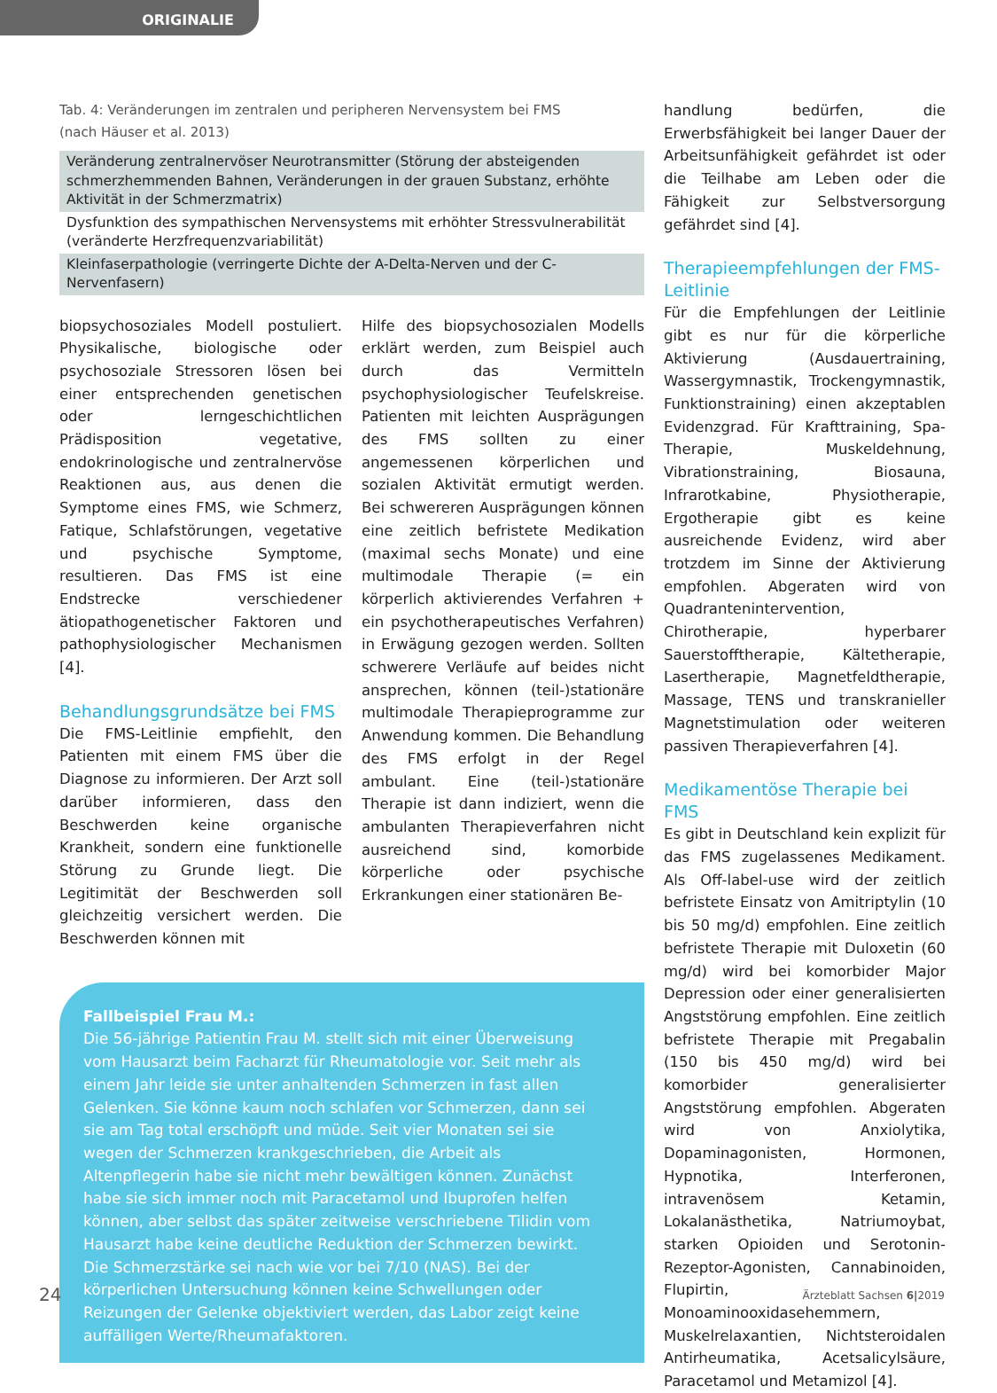ORIGINALIE
Tab. 4: Veränderungen im zentralen und peripheren Nervensystem bei FMS
(nach Häuser et al. 2013)
| Veränderung zentralnervöser Neurotransmitter (Störung der absteigenden schmerzhemmenden Bahnen, Veränderungen in der grauen Substanz, erhöhte Aktivität in der Schmerzmatrix) |
| Dysfunktion des sympathischen Nervensystems mit erhöhter Stressvulnerabilität (veränderte Herzfrequenzvariabilität) |
| Kleinfaserpathologie (verringerte Dichte der A-Delta-Nerven und der C-Nervenfasern) |
biopsychosoziales Modell postuliert. Physikalische, biologische oder psychosoziale Stressoren lösen bei einer entsprechenden genetischen oder lerngeschichtlichen Prädisposition vegetative, endokrinologische und zentralnervöse Reaktionen aus, aus denen die Symptome eines FMS, wie Schmerz, Fatique, Schlafstörungen, vegetative und psychische Symptome, resultieren. Das FMS ist eine Endstrecke verschiedener ätiopathogenetischer Faktoren und pathophysiologischer Mechanismen [4].
Behandlungsgrundsätze bei FMS
Die FMS-Leitlinie empfiehlt, den Patienten mit einem FMS über die Diagnose zu informieren. Der Arzt soll darüber informieren, dass den Beschwerden keine organische Krankheit, sondern eine funktionelle Störung zu Grunde liegt. Die Legitimität der Beschwerden soll gleichzeitig versichert werden. Die Beschwerden können mit
Hilfe des biopsychosozialen Modells erklärt werden, zum Beispiel auch durch das Vermitteln psychophysiologischer Teufelskreise. Patienten mit leichten Ausprägungen des FMS sollten zu einer angemessenen körperlichen und sozialen Aktivität ermutigt werden. Bei schwereren Ausprägungen können eine zeitlich befristete Medikation (maximal sechs Monate) und eine multimodale Therapie (= ein körperlich aktivierendes Verfahren + ein psychotherapeutisches Verfahren) in Erwägung gezogen werden. Sollten schwerere Verläufe auf beides nicht ansprechen, können (teil-)stationäre multimodale Therapieprogramme zur Anwendung kommen. Die Behandlung des FMS erfolgt in der Regel ambulant. Eine (teil-)stationäre Therapie ist dann indiziert, wenn die ambulanten Therapieverfahren nicht ausreichend sind, komorbide körperliche oder psychische Erkrankungen einer stationären Be-
Fallbeispiel Frau M.:
Die 56-jährige Patientin Frau M. stellt sich mit einer Überweisung vom Hausarzt beim Facharzt für Rheumatologie vor. Seit mehr als einem Jahr leide sie unter anhaltenden Schmerzen in fast allen Gelenken. Sie könne kaum noch schlafen vor Schmerzen, dann sei sie am Tag total erschöpft und müde. Seit vier Monaten sei sie wegen der Schmerzen krankgeschrieben, die Arbeit als Altenpflegerin habe sie nicht mehr bewältigen können. Zunächst habe sie sich immer noch mit Paracetamol und Ibuprofen helfen können, aber selbst das später zeitweise verschriebene Tilidin vom Hausarzt habe keine deutliche Reduktion der Schmerzen bewirkt. Die Schmerzstärke sei nach wie vor bei 7/10 (NAS). Bei der körperlichen Untersuchung können keine Schwellungen oder Reizungen der Gelenke objektiviert werden, das Labor zeigt keine auffälligen Werte/Rheumafaktoren.
handlung bedürfen, die Erwerbsfähigkeit bei langer Dauer der Arbeitsunfähigkeit gefährdet ist oder die Teilhabe am Leben oder die Fähigkeit zur Selbstversorgung gefährdet sind [4].
Therapieempfehlungen der FMS-Leitlinie
Für die Empfehlungen der Leitlinie gibt es nur für die körperliche Aktivierung (Ausdauertraining, Wassergymnastik, Trockengymnastik, Funktionstraining) einen akzeptablen Evidenzgrad. Für Krafttraining, Spa-Therapie, Muskeldehnung, Vibrationstraining, Biosauna, Infrarotkabine, Physiotherapie, Ergotherapie gibt es keine ausreichende Evidenz, wird aber trotzdem im Sinne der Aktivierung empfohlen. Abgeraten wird von Quadrantenintervention, Chirotherapie, hyperbarer Sauerstofftherapie, Kältetherapie, Lasertherapie, Magnetfeldtherapie, Massage, TENS und transkranieller Magnetstimulation oder weiteren passiven Therapieverfahren [4].
Medikamentöse Therapie bei FMS
Es gibt in Deutschland kein explizit für das FMS zugelassenes Medikament. Als Off-label-use wird der zeitlich befristete Einsatz von Amitriptylin (10 bis 50 mg/d) empfohlen. Eine zeitlich befristete Therapie mit Duloxetin (60 mg/d) wird bei komorbider Major Depression oder einer generalisierten Angststörung empfohlen. Eine zeitlich befristete Therapie mit Pregabalin (150 bis 450 mg/d) wird bei komorbider generalisierter Angststörung empfohlen. Abgeraten wird von Anxiolytika, Dopaminagonisten, Hormonen, Hypnotika, Interferonen, intravenösem Ketamin, Lokalanästhetika, Natriumoybat, starken Opioiden und Serotonin-Rezeptor-Agonisten, Cannabinoiden, Flupirtin, Monoaminooxidasehemmern, Muskelrelaxantien, Nichtsteroidalen Antirheumatika, Acetsalicylsäure, Paracetamol und Metamizol [4].
24 Ärzteblatt Sachsen 6|2019